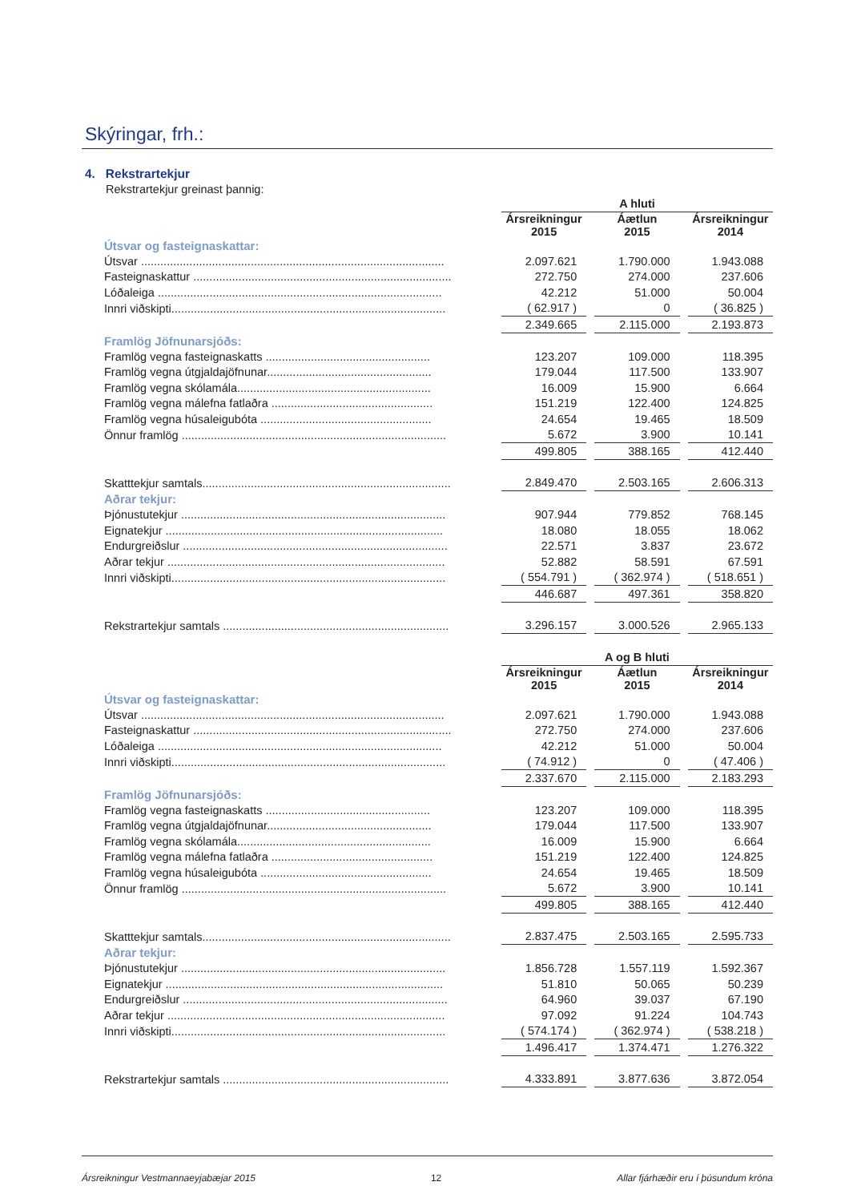Skýringar, frh.:
4. Rekstrartekjur
Rekstrartekjur greinast þannig:
| | A hluti | | | | |
| | Ársreikningur 2015 | | Áætlun 2015 | | Ársreikningur 2014 |
| Útsvar og fasteignaskattar: | | | | | |
| Útsvar .............................................................................................. | 2.097.621 | | 1.790.000 | | 1.943.088 |
| Fasteignaskattur ................................................................................ | 272.750 | | 274.000 | | 237.606 |
| Lóðaleiga ........................................................................................ | 42.212 | | 51.000 | | 50.004 |
| Innri viðskipti..................................................................................... | ( 62.917 ) | | 0 | | ( 36.825 ) |
| | 2.349.665 | | 2.115.000 | | 2.193.873 |
| Framlög Jöfnunarsjóðs: | | | | | |
| Framlög vegna fasteignaskatts ................................................... | 123.207 | | 109.000 | | 118.395 |
| Framlög vegna útgjaldajöfnunar................................................... | 179.044 | | 117.500 | | 133.907 |
| Framlög vegna skólamála............................................................ | 16.009 | | 15.900 | | 6.664 |
| Framlög vegna málefna fatlaðra .................................................. | 151.219 | | 122.400 | | 124.825 |
| Framlög vegna húsaleigubóta ..................................................... | 24.654 | | 19.465 | | 18.509 |
| Önnur framlög .................................................................................. | 5.672 | | 3.900 | | 10.141 |
| | 499.805 | | 388.165 | | 412.440 |
| Skatttekjur samtals............................................................................. | 2.849.470 | | 2.503.165 | | 2.606.313 |
| Aðrar tekjur: | | | | | |
| Þjónustutekjur .................................................................................. | 907.944 | | 779.852 | | 768.145 |
| Eignatekjur ...................................................................................... | 18.080 | | 18.055 | | 18.062 |
| Endurgreiðslur .................................................................................. | 22.571 | | 3.837 | | 23.672 |
| Aðrar tekjur ...................................................................................... | 52.882 | | 58.591 | | 67.591 |
| Innri viðskipti..................................................................................... | ( 554.791 ) | | ( 362.974 ) | | ( 518.651 ) |
| | 446.687 | | 497.361 | | 358.820 |
| Rekstrartekjur samtals ...................................................................... | 3.296.157 | | 3.000.526 | | 2.965.133 |
| | A og B hluti | | | | |
| | Ársreikningur 2015 | | Áætlun 2015 | | Ársreikningur 2014 |
| Útsvar og fasteignaskattar: | | | | | |
| Útsvar .............................................................................................. | 2.097.621 | | 1.790.000 | | 1.943.088 |
| Fasteignaskattur ................................................................................ | 272.750 | | 274.000 | | 237.606 |
| Lóðaleiga ........................................................................................ | 42.212 | | 51.000 | | 50.004 |
| Innri viðskipti..................................................................................... | ( 74.912 ) | | 0 | | ( 47.406 ) |
| | 2.337.670 | | 2.115.000 | | 2.183.293 |
| Framlög Jöfnunarsjóðs: | | | | | |
| Framlög vegna fasteignaskatts ................................................... | 123.207 | | 109.000 | | 118.395 |
| Framlög vegna útgjaldajöfnunar................................................... | 179.044 | | 117.500 | | 133.907 |
| Framlög vegna skólamála............................................................ | 16.009 | | 15.900 | | 6.664 |
| Framlög vegna málefna fatlaðra .................................................. | 151.219 | | 122.400 | | 124.825 |
| Framlög vegna húsaleigubóta ..................................................... | 24.654 | | 19.465 | | 18.509 |
| Önnur framlög .................................................................................. | 5.672 | | 3.900 | | 10.141 |
| | 499.805 | | 388.165 | | 412.440 |
| Skatttekjur samtals............................................................................. | 2.837.475 | | 2.503.165 | | 2.595.733 |
| Aðrar tekjur: | | | | | |
| Þjónustutekjur .................................................................................. | 1.856.728 | | 1.557.119 | | 1.592.367 |
| Eignatekjur ...................................................................................... | 51.810 | | 50.065 | | 50.239 |
| Endurgreiðslur .................................................................................. | 64.960 | | 39.037 | | 67.190 |
| Aðrar tekjur ...................................................................................... | 97.092 | | 91.224 | | 104.743 |
| Innri viðskipti..................................................................................... | ( 574.174 ) | | ( 362.974 ) | | ( 538.218 ) |
| | 1.496.417 | | 1.374.471 | | 1.276.322 |
| Rekstrartekjur samtals ...................................................................... | 4.333.891 | | 3.877.636 | | 3.872.054 |
Ársreikningur Vestmannaeyjabæjar 2015 12 Allar fjárhæðir eru í þúsundum króna